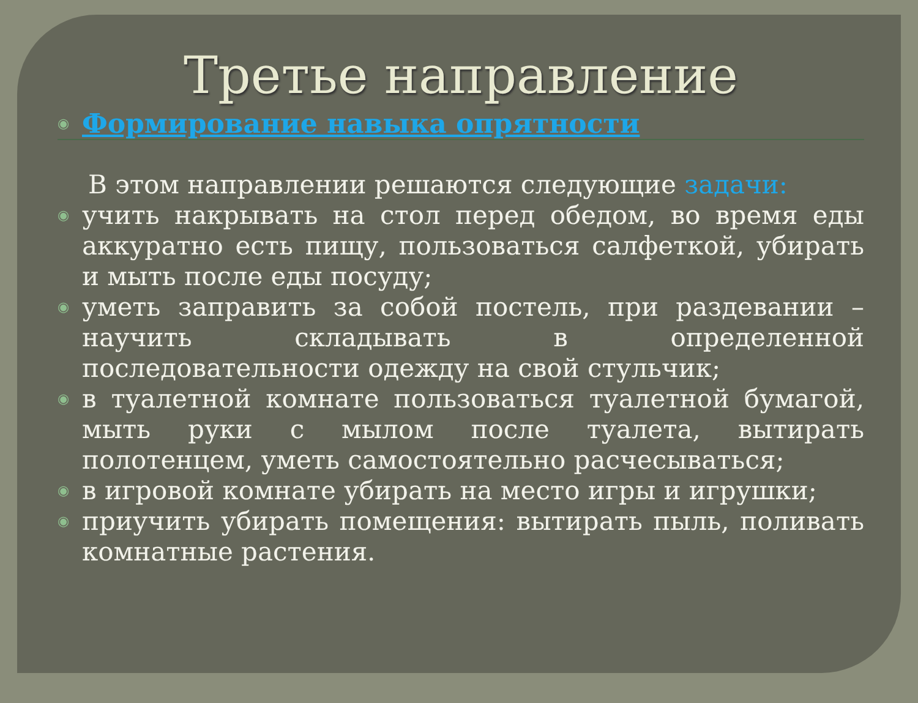Третье направление
◉ Формирование навыка опрятности
В этом направлении решаются следующие задачи:
◉ учить накрывать на стол перед обедом, во время еды аккуратно есть пищу, пользоваться салфеткой, убирать и мыть после еды посуду;
◉ уметь заправить за собой постель, при раздевании – научить складывать в определенной последовательности одежду на свой стульчик;
◉ в туалетной комнате пользоваться туалетной бумагой, мыть руки с мылом после туалета, вытирать полотенцем, уметь самостоятельно расчесываться;
◉ в игровой комнате убирать на место игры и игрушки;
◉ приучить убирать помещения: вытирать пыль, поливать комнатные растения.